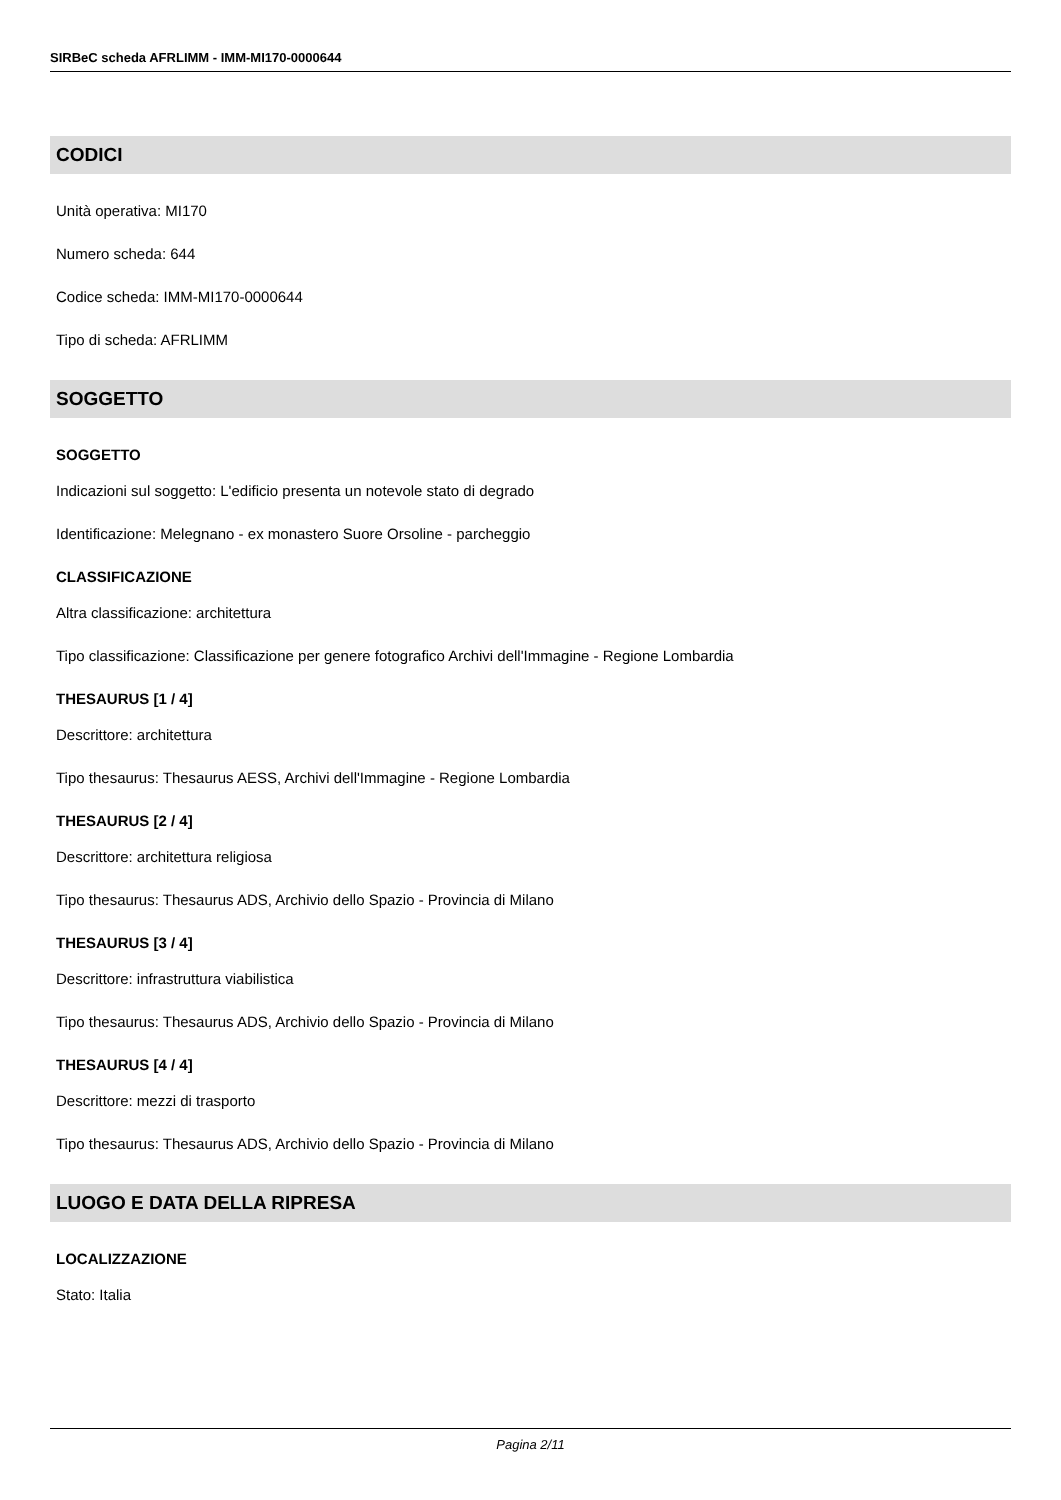SIRBeC scheda AFRLIMM - IMM-MI170-0000644
CODICI
Unità operativa: MI170
Numero scheda: 644
Codice scheda: IMM-MI170-0000644
Tipo di scheda: AFRLIMM
SOGGETTO
SOGGETTO
Indicazioni sul soggetto: L'edificio presenta un notevole stato di degrado
Identificazione: Melegnano - ex monastero Suore Orsoline - parcheggio
CLASSIFICAZIONE
Altra classificazione: architettura
Tipo classificazione: Classificazione per genere fotografico Archivi dell'Immagine - Regione Lombardia
THESAURUS [1 / 4]
Descrittore: architettura
Tipo thesaurus: Thesaurus AESS, Archivi dell'Immagine - Regione Lombardia
THESAURUS [2 / 4]
Descrittore: architettura religiosa
Tipo thesaurus: Thesaurus ADS, Archivio dello Spazio - Provincia di Milano
THESAURUS [3 / 4]
Descrittore: infrastruttura viabilistica
Tipo thesaurus: Thesaurus ADS, Archivio dello Spazio - Provincia di Milano
THESAURUS [4 / 4]
Descrittore: mezzi di trasporto
Tipo thesaurus: Thesaurus ADS, Archivio dello Spazio - Provincia di Milano
LUOGO E DATA DELLA RIPRESA
LOCALIZZAZIONE
Stato: Italia
Pagina 2/11